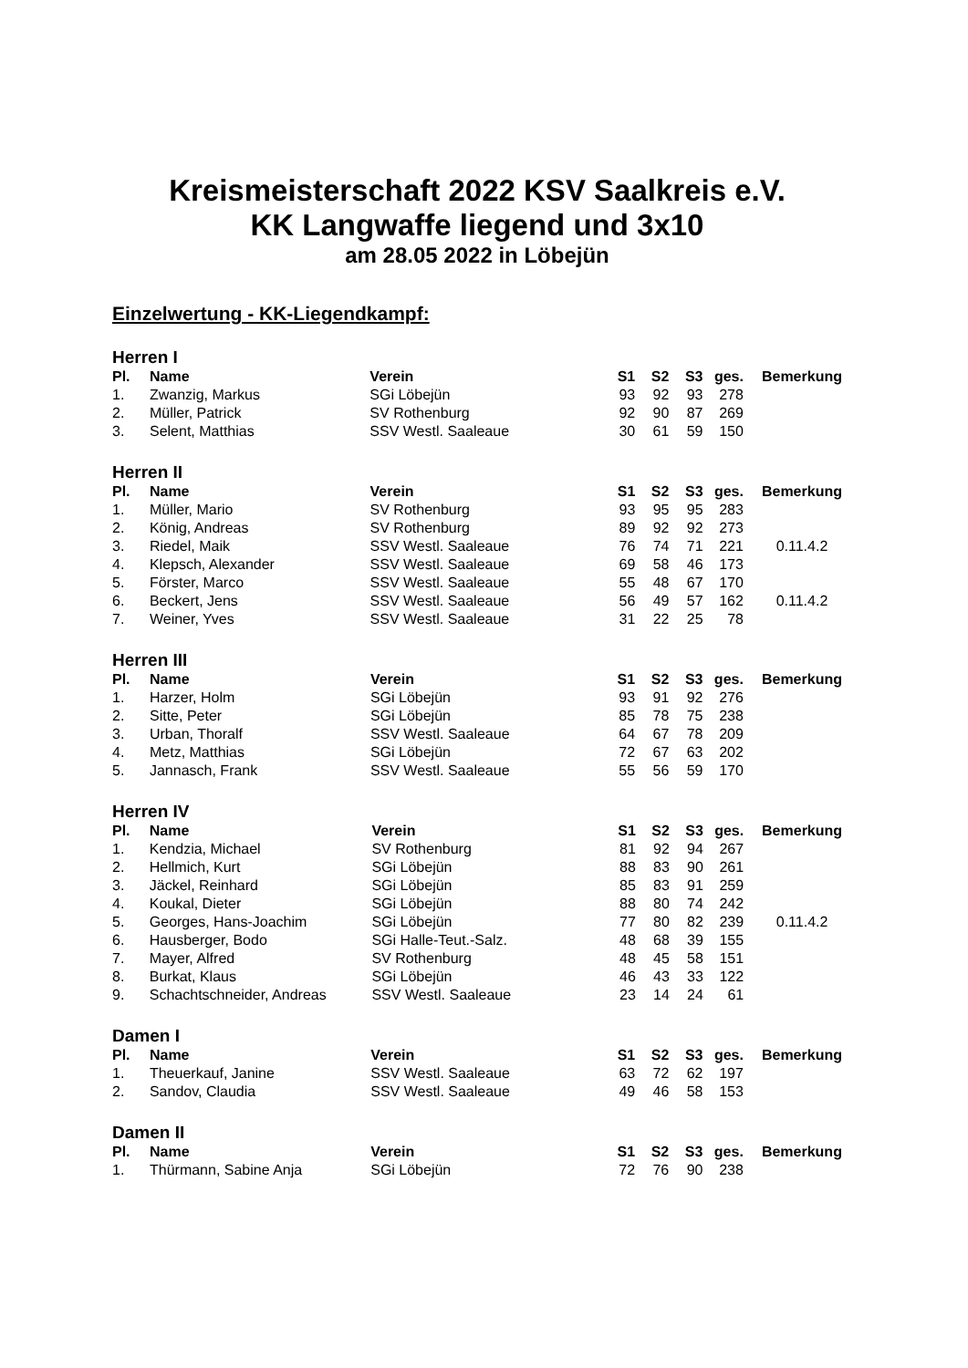Kreismeisterschaft 2022 KSV Saalkreis e.V.
KK Langwaffe liegend und 3x10
am 28.05 2022 in Löbejün
Einzelwertung - KK-Liegendkampf:
Herren I
| Pl. | Name | Verein | S1 | S2 | S3 | ges. | Bemerkung |
| --- | --- | --- | --- | --- | --- | --- | --- |
| 1. | Zwanzig, Markus | SGi Löbejün | 93 | 92 | 93 | 278 | |
| 2. | Müller, Patrick | SV Rothenburg | 92 | 90 | 87 | 269 | |
| 3. | Selent, Matthias | SSV Westl. Saaleaue | 30 | 61 | 59 | 150 | |
Herren II
| Pl. | Name | Verein | S1 | S2 | S3 | ges. | Bemerkung |
| --- | --- | --- | --- | --- | --- | --- | --- |
| 1. | Müller, Mario | SV Rothenburg | 93 | 95 | 95 | 283 | |
| 2. | König, Andreas | SV Rothenburg | 89 | 92 | 92 | 273 | |
| 3. | Riedel, Maik | SSV Westl. Saaleaue | 76 | 74 | 71 | 221 | 0.11.4.2 |
| 4. | Klepsch, Alexander | SSV Westl. Saaleaue | 69 | 58 | 46 | 173 | |
| 5. | Förster, Marco | SSV Westl. Saaleaue | 55 | 48 | 67 | 170 | |
| 6. | Beckert, Jens | SSV Westl. Saaleaue | 56 | 49 | 57 | 162 | 0.11.4.2 |
| 7. | Weiner, Yves | SSV Westl. Saaleaue | 31 | 22 | 25 | 78 | |
Herren III
| Pl. | Name | Verein | S1 | S2 | S3 | ges. | Bemerkung |
| --- | --- | --- | --- | --- | --- | --- | --- |
| 1. | Harzer, Holm | SGi Löbejün | 93 | 91 | 92 | 276 | |
| 2. | Sitte, Peter | SGi Löbejün | 85 | 78 | 75 | 238 | |
| 3. | Urban, Thoralf | SSV Westl. Saaleaue | 64 | 67 | 78 | 209 | |
| 4. | Metz, Matthias | SGi Löbejün | 72 | 67 | 63 | 202 | |
| 5. | Jannasch, Frank | SSV Westl. Saaleaue | 55 | 56 | 59 | 170 | |
Herren IV
| Pl. | Name | Verein | S1 | S2 | S3 | ges. | Bemerkung |
| --- | --- | --- | --- | --- | --- | --- | --- |
| 1. | Kendzia, Michael | SV Rothenburg | 81 | 92 | 94 | 267 | |
| 2. | Hellmich, Kurt | SGi Löbejün | 88 | 83 | 90 | 261 | |
| 3. | Jäckel, Reinhard | SGi Löbejün | 85 | 83 | 91 | 259 | |
| 4. | Koukal, Dieter | SGi Löbejün | 88 | 80 | 74 | 242 | |
| 5. | Georges, Hans-Joachim | SGi Löbejün | 77 | 80 | 82 | 239 | 0.11.4.2 |
| 6. | Hausberger, Bodo | SGi Halle-Teut.-Salz. | 48 | 68 | 39 | 155 | |
| 7. | Mayer, Alfred | SV Rothenburg | 48 | 45 | 58 | 151 | |
| 8. | Burkat, Klaus | SGi Löbejün | 46 | 43 | 33 | 122 | |
| 9. | Schachtschneider, Andreas | SSV Westl. Saaleaue | 23 | 14 | 24 | 61 | |
Damen I
| Pl. | Name | Verein | S1 | S2 | S3 | ges. | Bemerkung |
| --- | --- | --- | --- | --- | --- | --- | --- |
| 1. | Theuerkauf, Janine | SSV Westl. Saaleaue | 63 | 72 | 62 | 197 | |
| 2. | Sandov, Claudia | SSV Westl. Saaleaue | 49 | 46 | 58 | 153 | |
Damen II
| Pl. | Name | Verein | S1 | S2 | S3 | ges. | Bemerkung |
| --- | --- | --- | --- | --- | --- | --- | --- |
| 1. | Thürmann, Sabine Anja | SGi Löbejün | 72 | 76 | 90 | 238 | |